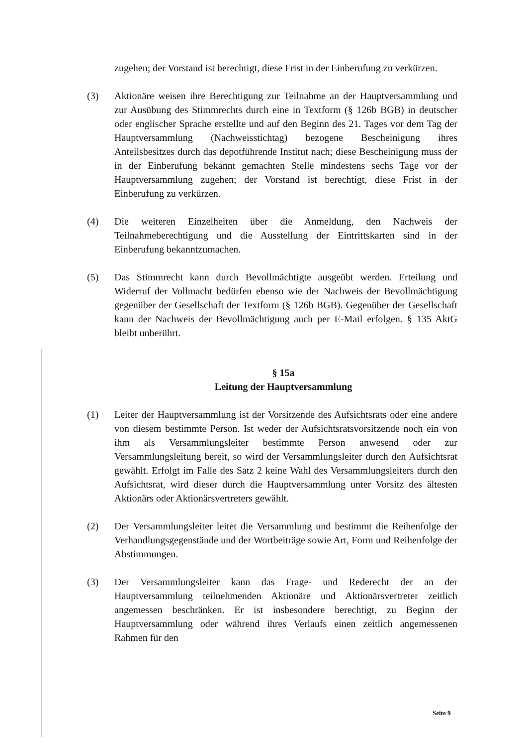zugehen; der Vorstand ist berechtigt, diese Frist in der Einberufung zu verkürzen.
(3) Aktionäre weisen ihre Berechtigung zur Teilnahme an der Hauptversammlung und zur Ausübung des Stimmrechts durch eine in Textform (§ 126b BGB) in deutscher oder englischer Sprache erstellte und auf den Beginn des 21. Tages vor dem Tag der Hauptversammlung (Nachweisstichtag) bezogene Bescheinigung ihres Anteilsbesitzes durch das depotführende Institut nach; diese Bescheinigung muss der in der Einberufung bekannt gemachten Stelle mindestens sechs Tage vor der Hauptversammlung zugehen; der Vorstand ist berechtigt, diese Frist in der Einberufung zu verkürzen.
(4) Die weiteren Einzelheiten über die Anmeldung, den Nachweis der Teilnahmeberechtigung und die Ausstellung der Eintrittskarten sind in der Einberufung bekanntzumachen.
(5) Das Stimmrecht kann durch Bevollmächtigte ausgeübt werden. Erteilung und Widerruf der Vollmacht bedürfen ebenso wie der Nachweis der Bevollmächtigung gegenüber der Gesellschaft der Textform (§ 126b BGB). Gegenüber der Gesellschaft kann der Nachweis der Bevollmächtigung auch per E-Mail erfolgen. § 135 AktG bleibt unberührt.
§ 15a
Leitung der Hauptversammlung
(1) Leiter der Hauptversammlung ist der Vorsitzende des Aufsichtsrats oder eine andere von diesem bestimmte Person. Ist weder der Aufsichtsratsvorsitzende noch ein von ihm als Versammlungsleiter bestimmte Person anwesend oder zur Versammlungsleitung bereit, so wird der Versammlungsleiter durch den Aufsichtsrat gewählt. Erfolgt im Falle des Satz 2 keine Wahl des Versammlungsleiters durch den Aufsichtsrat, wird dieser durch die Hauptversammlung unter Vorsitz des ältesten Aktionärs oder Aktionärsvertreters gewählt.
(2) Der Versammlungsleiter leitet die Versammlung und bestimmt die Reihenfolge der Verhandlungsgegenstände und der Wortbeiträge sowie Art, Form und Reihenfolge der Abstimmungen.
(3) Der Versammlungsleiter kann das Frage- und Rederecht der an der Hauptversammlung teilnehmenden Aktionäre und Aktionärsvertreter zeitlich angemessen beschränken. Er ist insbesondere berechtigt, zu Beginn der Hauptversammlung oder während ihres Verlaufs einen zeitlich angemessenen Rahmen für den
Seite 9